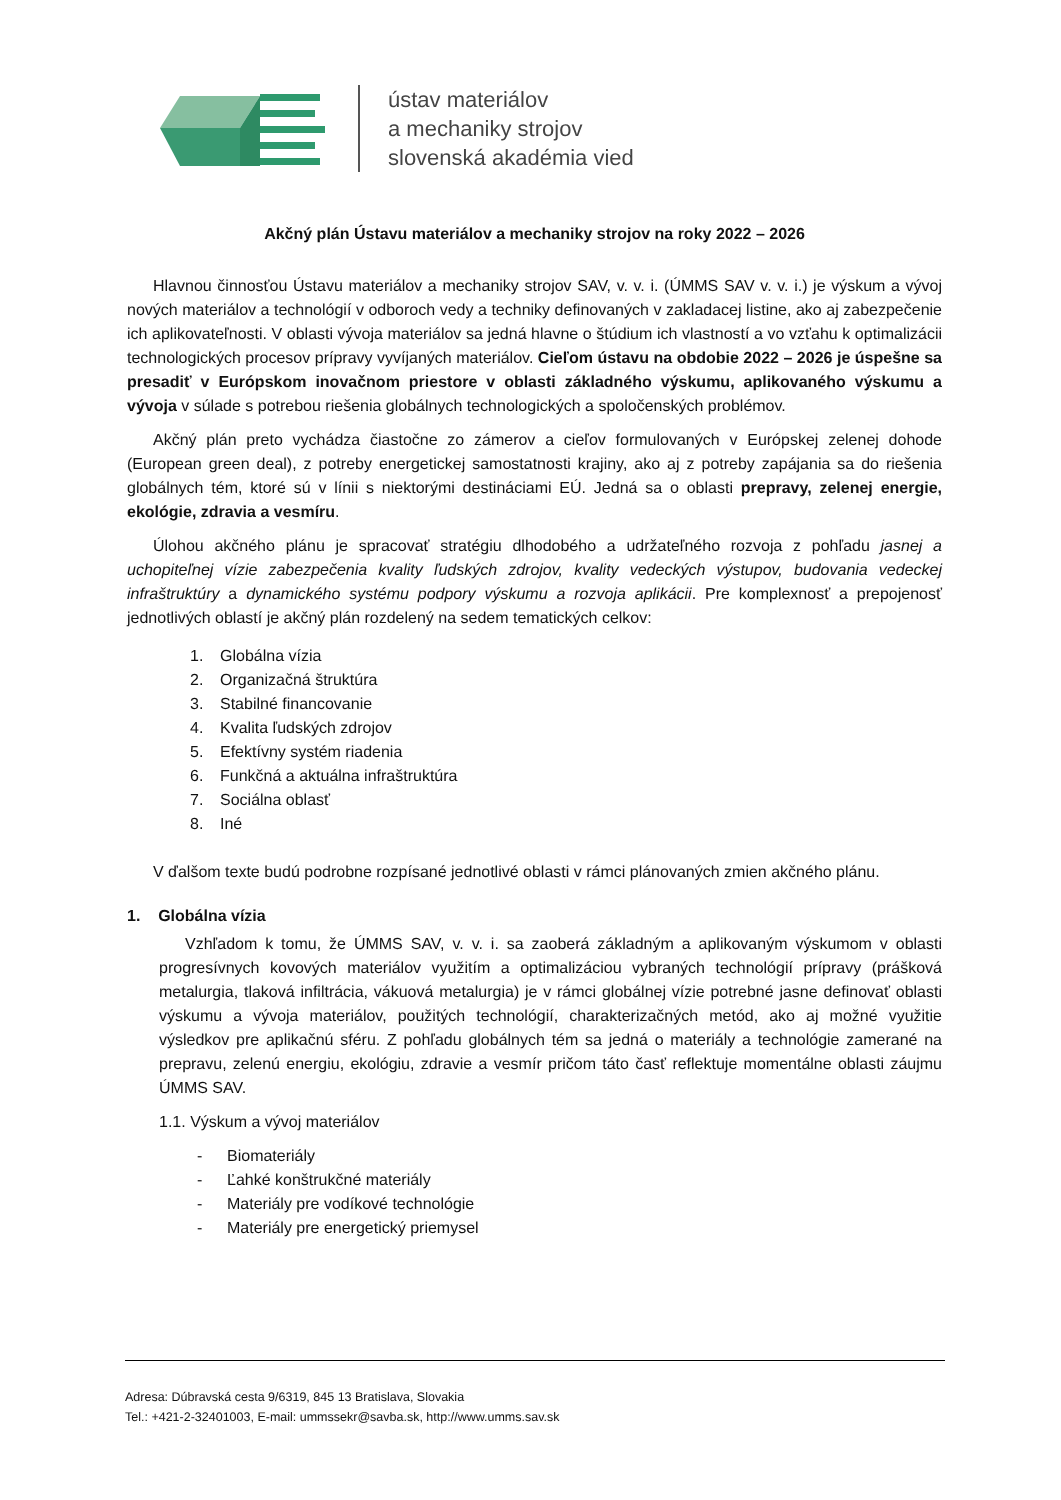ústav materiálov
a mechaniky strojov
slovenská akadémia vied
Akčný plán Ústavu materiálov a mechaniky strojov na roky 2022 – 2026
Hlavnou činnosťou Ústavu materiálov a mechaniky strojov SAV, v. v. i. (ÚMMS SAV v. v. i.) je výskum a vývoj nových materiálov a technológií v odboroch vedy a techniky definovaných v zakladacej listine, ako aj zabezpečenie ich aplikovateľnosti. V oblasti vývoja materiálov sa jedná hlavne o štúdium ich vlastností a vo vzťahu k optimalizácii technologických procesov prípravy vyvíjaných materiálov. Cieľom ústavu na obdobie 2022 – 2026 je úspešne sa presadiť v Európskom inovačnom priestore v oblasti základného výskumu, aplikovaného výskumu a vývoja v súlade s potrebou riešenia globálnych technologických a spoločenských problémov.
Akčný plán preto vychádza čiastočne zo zámerov a cieľov formulovaných v Európskej zelenej dohode (European green deal), z potreby energetickej samostatnosti krajiny, ako aj z potreby zapájania sa do riešenia globálnych tém, ktoré sú v línii s niektorými destináciami EÚ. Jedná sa o oblasti prepravy, zelenej energie, ekológie, zdravia a vesmíru.
Úlohou akčného plánu je spracovať stratégiu dlhodobého a udržateľného rozvoja z pohľadu jasnej a uchopiteľnej vízie zabezpečenia kvality ľudských zdrojov, kvality vedeckých výstupov, budovania vedeckej infraštruktúry a dynamického systému podpory výskumu a rozvoja aplikácii. Pre komplexnosť a prepojenosť jednotlivých oblastí je akčný plán rozdelený na sedem tematických celkov:
1. Globálna vízia
2. Organizačná štruktúra
3. Stabilné financovanie
4. Kvalita ľudských zdrojov
5. Efektívny systém riadenia
6. Funkčná a aktuálna infraštruktúra
7. Sociálna oblasť
8. Iné
V ďalšom texte budú podrobne rozpísané jednotlivé oblasti v rámci plánovaných zmien akčného plánu.
1. Globálna vízia
Vzhľadom k tomu, že ÚMMS SAV, v. v. i. sa zaoberá základným a aplikovaným výskumom v oblasti progresívnych kovových materiálov využitím a optimalizáciou vybraných technológií prípravy (prášková metalurgia, tlaková infiltrácia, vákuová metalurgia) je v rámci globálnej vízie potrebné jasne definovať oblasti výskumu a vývoja materiálov, použitých technológií, charakterizačných metód, ako aj možné využitie výsledkov pre aplikačnú sféru. Z pohľadu globálnych tém sa jedná o materiály a technológie zamerané na prepravu, zelenú energiu, ekológiu, zdravie a vesmír pričom táto časť reflektuje momentálne oblasti záujmu ÚMMS SAV.
1.1. Výskum a vývoj materiálov
- Biomateriály
- Ľahké konštrukčné materiály
- Materiály pre vodíkové technológie
- Materiály pre energetický priemysel
Adresa: Dúbravská cesta 9/6319, 845 13 Bratislava, Slovakia
Tel.: +421-2-32401003, E-mail: ummssekr@savba.sk, http://www.umms.sav.sk